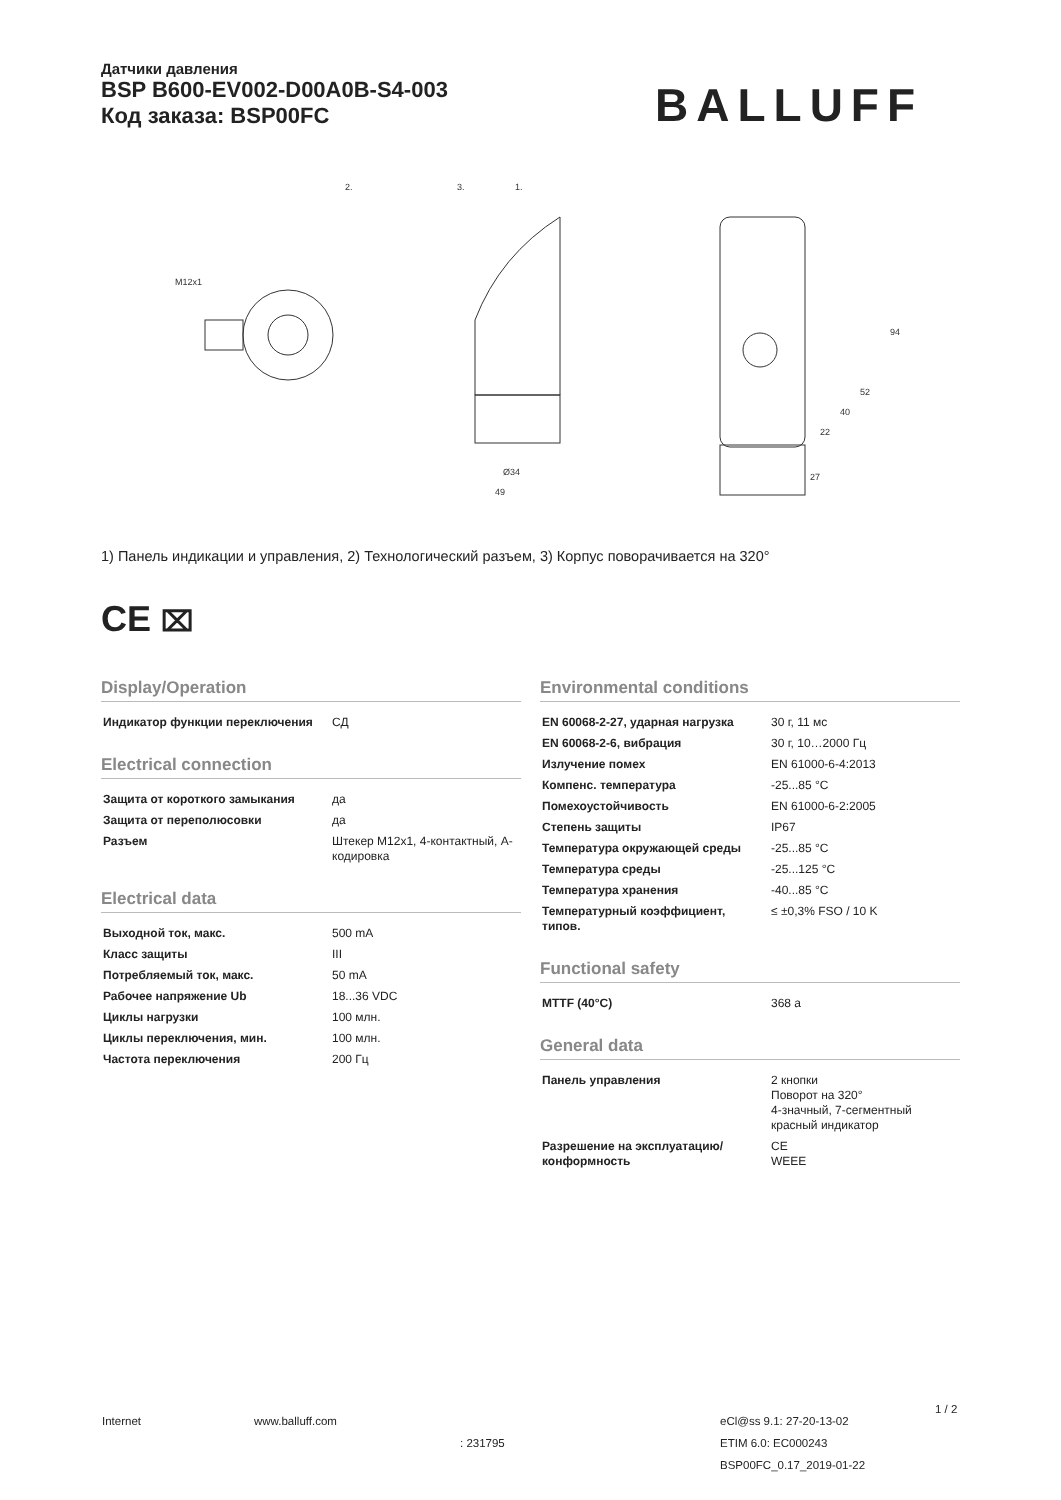Датчики давления
BSP B600-EV002-D00A0B-S4-003
Код заказа: BSP00FC
BALLUFF
2.
3.
1.
Ø34
49
27
94
52
40
22
M12x1
1) Панель индикации и управления, 2) Технологический разъем, 3) Корпус поворачивается на 320°
CE ⌧
Display/Operation
| Индикатор функции переключения | СД |
Electrical connection
| Защита от короткого замыкания | да |
| Защита от переполюсовки | да |
| Разъем | Штекер M12x1, 4-контактный, A-кодировка |
Electrical data
| Выходной ток, макс. | 500 mA |
| Класс защиты | III |
| Потребляемый ток, макс. | 50 mA |
| Рабочее напряжение Ub | 18...36 VDC |
| Циклы нагрузки | 100 млн. |
| Циклы переключения, мин. | 100 млн. |
| Частота переключения | 200 Гц |
Environmental conditions
| EN 60068-2-27, ударная нагрузка | 30 г, 11 мс |
| EN 60068-2-6, вибрация | 30 г, 10…2000 Гц |
| Излучение помех | EN 61000-6-4:2013 |
| Компенс. температура | -25...85 °C |
| Помехоустойчивость | EN 61000-6-2:2005 |
| Степень защиты | IP67 |
| Температура окружающей среды | -25...85 °C |
| Температура среды | -25...125 °C |
| Температура хранения | -40...85 °C |
| Температурный коэффициент, типов. | ≤ ±0,3% FSO / 10 K |
Functional safety
| MTTF (40°C) | 368 a |
General data
| Панель управления | 2 кнопки Поворот на 320° 4-значный, 7-сегментный красный индикатор |
| Разрешение на эксплуатацию/ конформность | CE WEEE |
Internet www.balluff.com
: 231795
eCl@ss 9.1: 27-20-13-02
ETIM 6.0: EC000243
BSP00FC_0.17_2019-01-22
1 / 2